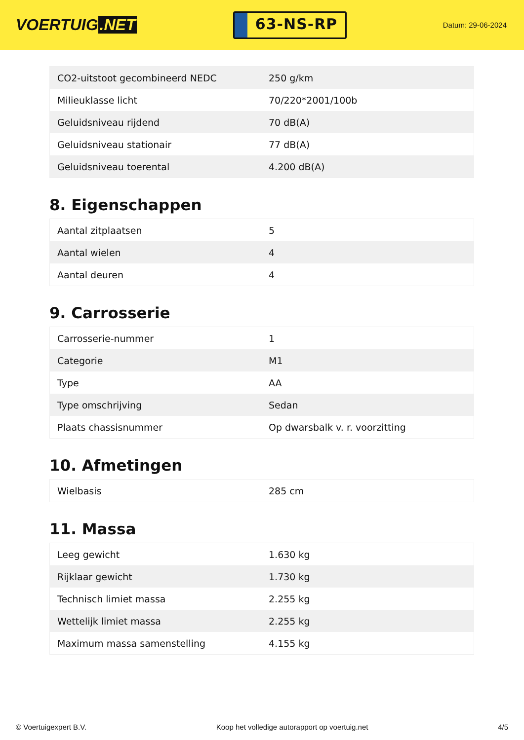VOERTUIG.NET
63-NS-RP
Datum: 29-06-2024
| CO2-uitstoot gecombineerd NEDC | 250 g/km |
| Milieuklasse licht | 70/220*2001/100b |
| Geluidsniveau rijdend | 70 dB(A) |
| Geluidsniveau stationair | 77 dB(A) |
| Geluidsniveau toerental | 4.200 dB(A) |
8. Eigenschappen
| Aantal zitplaatsen | 5 |
| Aantal wielen | 4 |
| Aantal deuren | 4 |
9. Carrosserie
| Carrosserie-nummer | 1 |
| Categorie | M1 |
| Type | AA |
| Type omschrijving | Sedan |
| Plaats chassisnummer | Op dwarsbalk v. r. voorzitting |
10. Afmetingen
| Wielbasis | 285 cm |
11. Massa
| Leeg gewicht | 1.630 kg |
| Rijklaar gewicht | 1.730 kg |
| Technisch limiet massa | 2.255 kg |
| Wettelijk limiet massa | 2.255 kg |
| Maximum massa samenstelling | 4.155 kg |
© Voertuigexpert B.V. Koop het volledige autorapport op voertuig.net 4/5